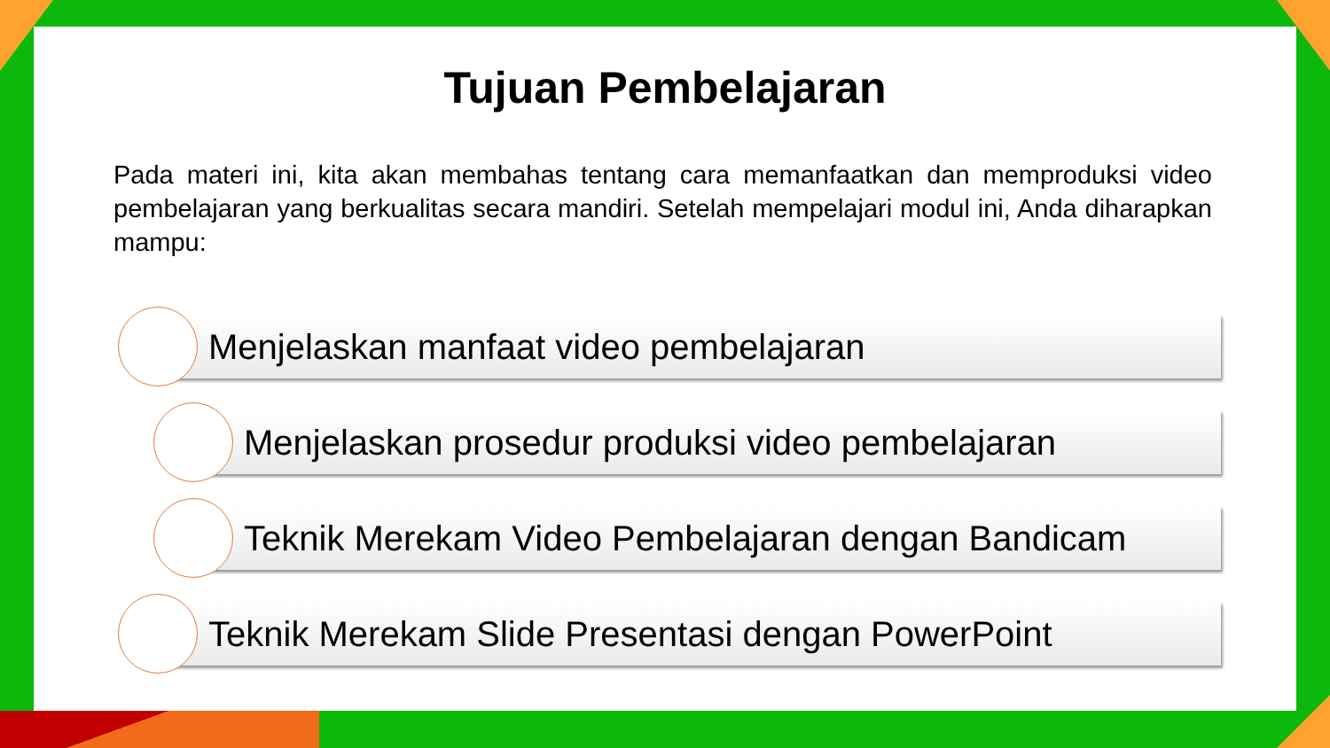Tujuan Pembelajaran
Pada materi ini, kita akan membahas tentang cara memanfaatkan dan memproduksi video pembelajaran yang berkualitas secara mandiri. Setelah mempelajari modul ini, Anda diharapkan mampu:
Menjelaskan manfaat video pembelajaran
Menjelaskan prosedur produksi video pembelajaran
Teknik Merekam Video Pembelajaran dengan Bandicam
Teknik Merekam Slide Presentasi dengan PowerPoint